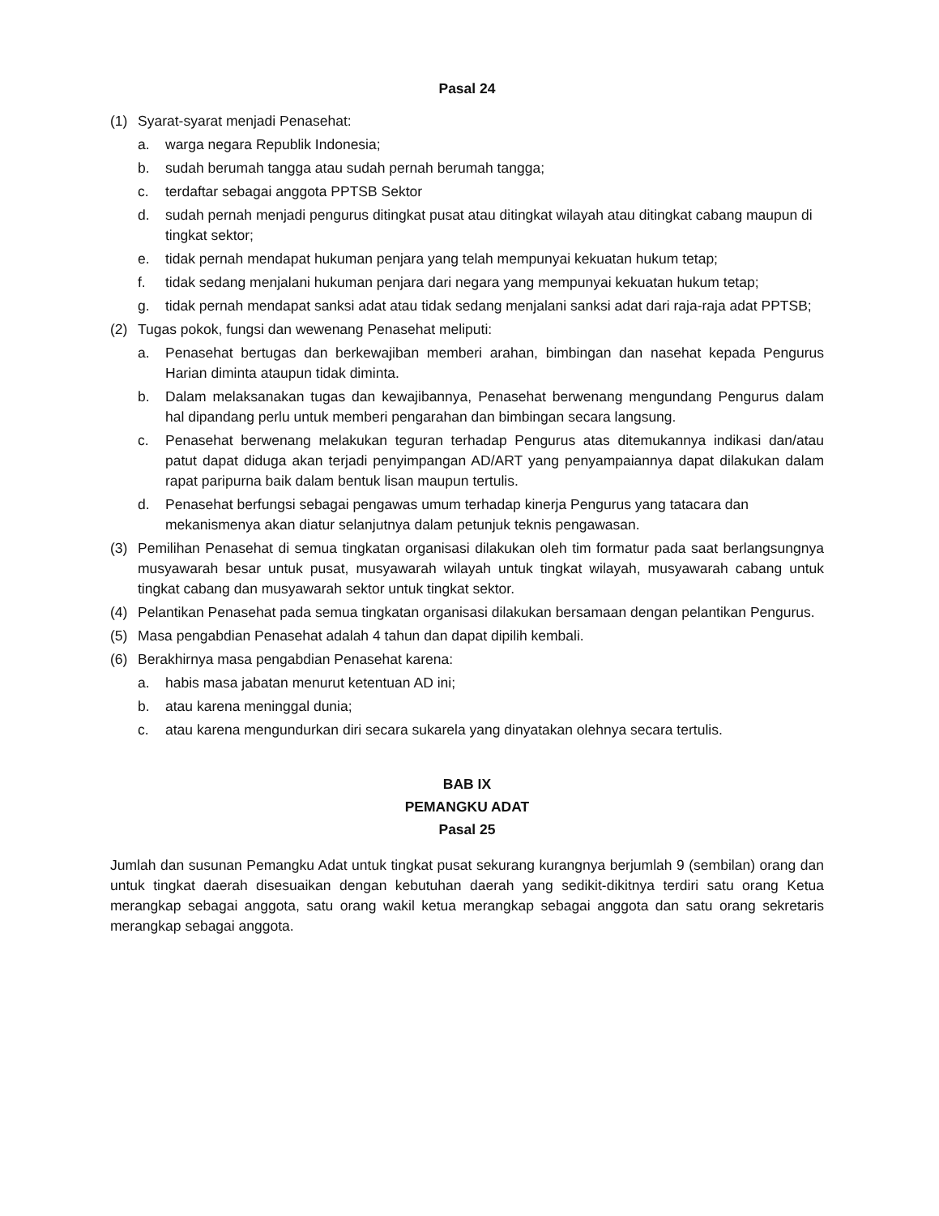Pasal 24
(1) Syarat-syarat menjadi Penasehat:
a. warga negara Republik Indonesia;
b. sudah berumah tangga atau sudah pernah berumah tangga;
c. terdaftar sebagai anggota PPTSB Sektor
d. sudah pernah menjadi pengurus ditingkat pusat atau ditingkat wilayah atau ditingkat cabang maupun di tingkat sektor;
e. tidak pernah mendapat hukuman penjara yang telah mempunyai kekuatan hukum tetap;
f. tidak sedang menjalani hukuman penjara dari negara yang mempunyai kekuatan hukum tetap;
g. tidak pernah mendapat sanksi adat atau tidak sedang menjalani sanksi adat dari raja-raja adat PPTSB;
(2) Tugas pokok, fungsi dan wewenang Penasehat meliputi:
a. Penasehat bertugas dan berkewajiban memberi arahan, bimbingan dan nasehat kepada Pengurus Harian diminta ataupun tidak diminta.
b. Dalam melaksanakan tugas dan kewajibannya, Penasehat berwenang mengundang Pengurus dalam hal dipandang perlu untuk memberi pengarahan dan bimbingan secara langsung.
c. Penasehat berwenang melakukan teguran terhadap Pengurus atas ditemukannya indikasi dan/atau patut dapat diduga akan terjadi penyimpangan AD/ART yang penyampaiannya dapat dilakukan dalam rapat paripurna baik dalam bentuk lisan maupun tertulis.
d. Penasehat berfungsi sebagai pengawas umum terhadap kinerja Pengurus yang tatacara dan mekanismenya akan diatur selanjutnya dalam petunjuk teknis pengawasan.
(3) Pemilihan Penasehat di semua tingkatan organisasi dilakukan oleh tim formatur pada saat berlangsungnya musyawarah besar untuk pusat, musyawarah wilayah untuk tingkat wilayah, musyawarah cabang untuk tingkat cabang dan musyawarah sektor untuk tingkat sektor.
(4) Pelantikan Penasehat pada semua tingkatan organisasi dilakukan bersamaan dengan pelantikan Pengurus.
(5) Masa pengabdian Penasehat adalah 4 tahun dan dapat dipilih kembali.
(6) Berakhirnya masa pengabdian Penasehat karena:
a. habis masa jabatan menurut ketentuan AD ini;
b. atau karena meninggal dunia;
c. atau karena mengundurkan diri secara sukarela yang dinyatakan olehnya secara tertulis.
BAB IX
PEMANGKU ADAT
Pasal 25
Jumlah dan susunan Pemangku Adat untuk tingkat pusat sekurang kurangnya berjumlah 9 (sembilan) orang dan untuk tingkat daerah disesuaikan dengan kebutuhan daerah yang sedikit-dikitnya terdiri satu orang Ketua merangkap sebagai anggota, satu orang wakil ketua merangkap sebagai anggota dan satu orang sekretaris merangkap sebagai anggota.